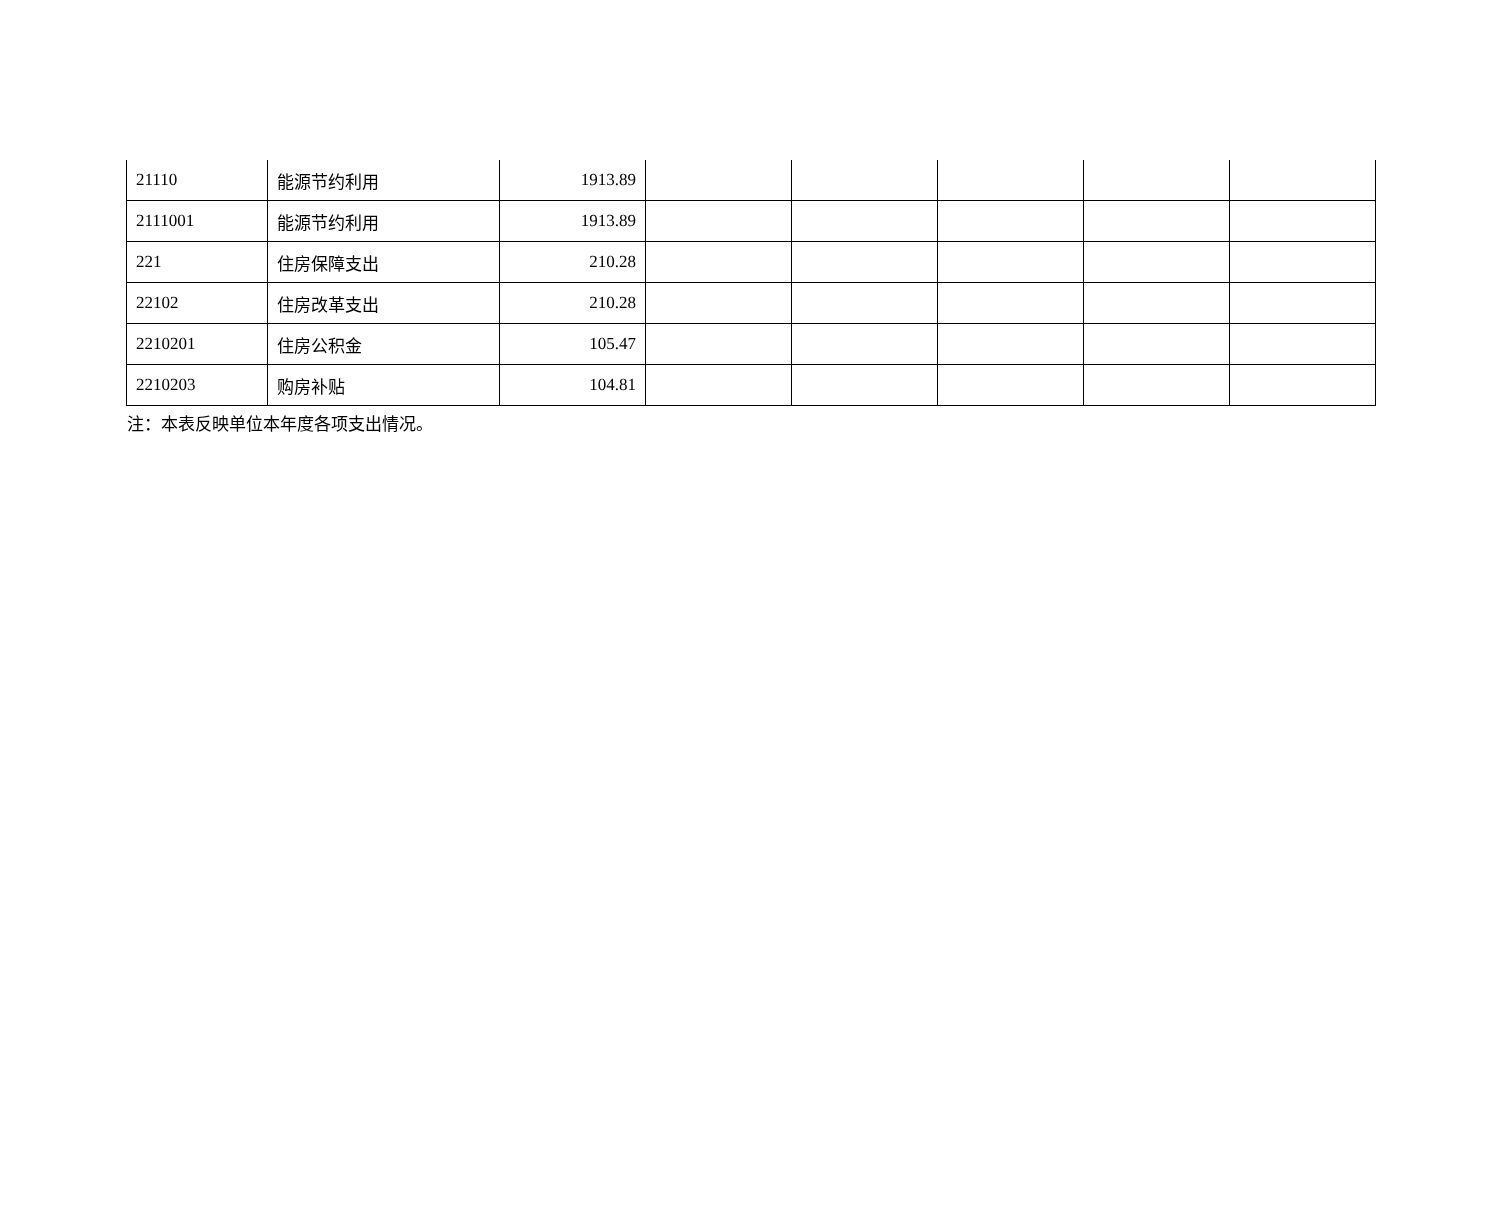| 21110 | 能源节约利用 | 1913.89 | | | | | |
| 2111001 | 能源节约利用 | 1913.89 | | | | | |
| 221 | 住房保障支出 | 210.28 | | | | | |
| 22102 | 住房改革支出 | 210.28 | | | | | |
| 2210201 | 住房公积金 | 105.47 | | | | | |
| 2210203 | 购房补贴 | 104.81 | | | | | |
注：本表反映单位本年度各项支出情况。